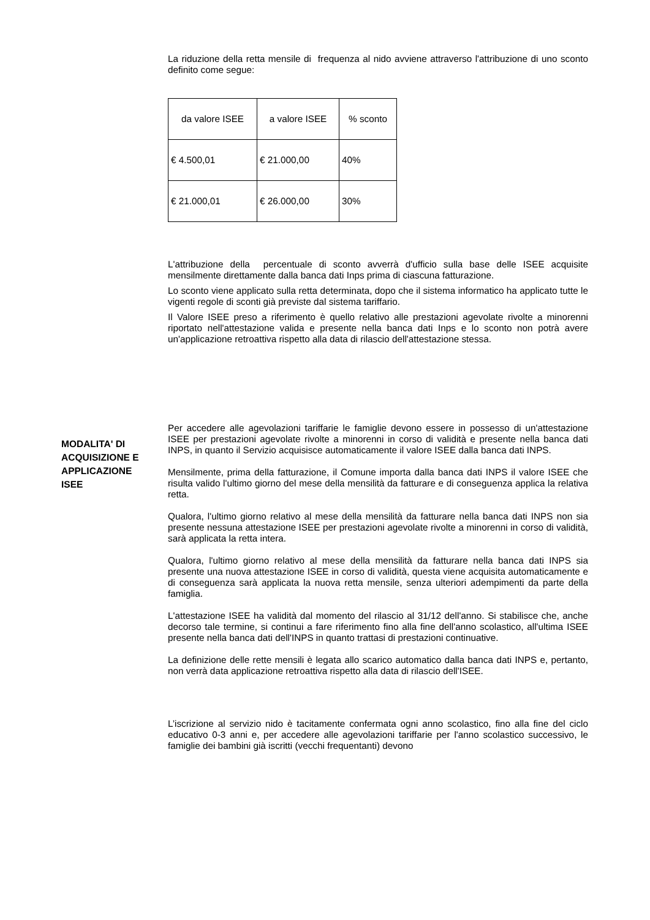La riduzione della retta mensile di frequenza al nido avviene attraverso l'attribuzione di uno sconto definito come segue:
| da valore ISEE | a valore ISEE | % sconto |
| € 4.500,01 | € 21.000,00 | 40% |
| € 21.000,01 | € 26.000,00 | 30% |
L'attribuzione della percentuale di sconto avverrà d'ufficio sulla base delle ISEE acquisite mensilmente direttamente dalla banca dati Inps prima di ciascuna fatturazione.
Lo sconto viene applicato sulla retta determinata, dopo che il sistema informatico ha applicato tutte le vigenti regole di sconti già previste dal sistema tariffario.
Il Valore ISEE preso a riferimento è quello relativo alle prestazioni agevolate rivolte a minorenni riportato nell'attestazione valida e presente nella banca dati Inps e lo sconto non potrà avere un'applicazione retroattiva rispetto alla data di rilascio dell'attestazione stessa.
MODALITA' DI ACQUISIZIONE E APPLICAZIONE ISEE
Per accedere alle agevolazioni tariffarie le famiglie devono essere in possesso di un'attestazione ISEE per prestazioni agevolate rivolte a minorenni in corso di validità e presente nella banca dati INPS, in quanto il Servizio acquisisce automaticamente il valore ISEE dalla banca dati INPS.
Mensilmente, prima della fatturazione, il Comune importa dalla banca dati INPS il valore ISEE che risulta valido l'ultimo giorno del mese della mensilità da fatturare e di conseguenza applica la relativa retta.
Qualora, l'ultimo giorno relativo al mese della mensilità da fatturare nella banca dati INPS non sia presente nessuna attestazione ISEE per prestazioni agevolate rivolte a minorenni in corso di validità, sarà applicata la retta intera.
Qualora, l'ultimo giorno relativo al mese della mensilità da fatturare nella banca dati INPS sia presente una nuova attestazione ISEE in corso di validità, questa viene acquisita automaticamente e di conseguenza sarà applicata la nuova retta mensile, senza ulteriori adempimenti da parte della famiglia.
L'attestazione ISEE ha validità dal momento del rilascio al 31/12 dell'anno. Si stabilisce che, anche decorso tale termine, si continui a fare riferimento fino alla fine dell'anno scolastico, all'ultima ISEE presente nella banca dati dell'INPS in quanto trattasi di prestazioni continuative.
La definizione delle rette mensili è legata allo scarico automatico dalla banca dati INPS e, pertanto, non verrà data applicazione retroattiva rispetto alla data di rilascio dell'ISEE.
L’iscrizione al servizio nido è tacitamente confermata ogni anno scolastico, fino alla fine del ciclo educativo 0-3 anni e, per accedere alle agevolazioni tariffarie per l'anno scolastico successivo, le famiglie dei bambini già iscritti (vecchi frequentanti) devono